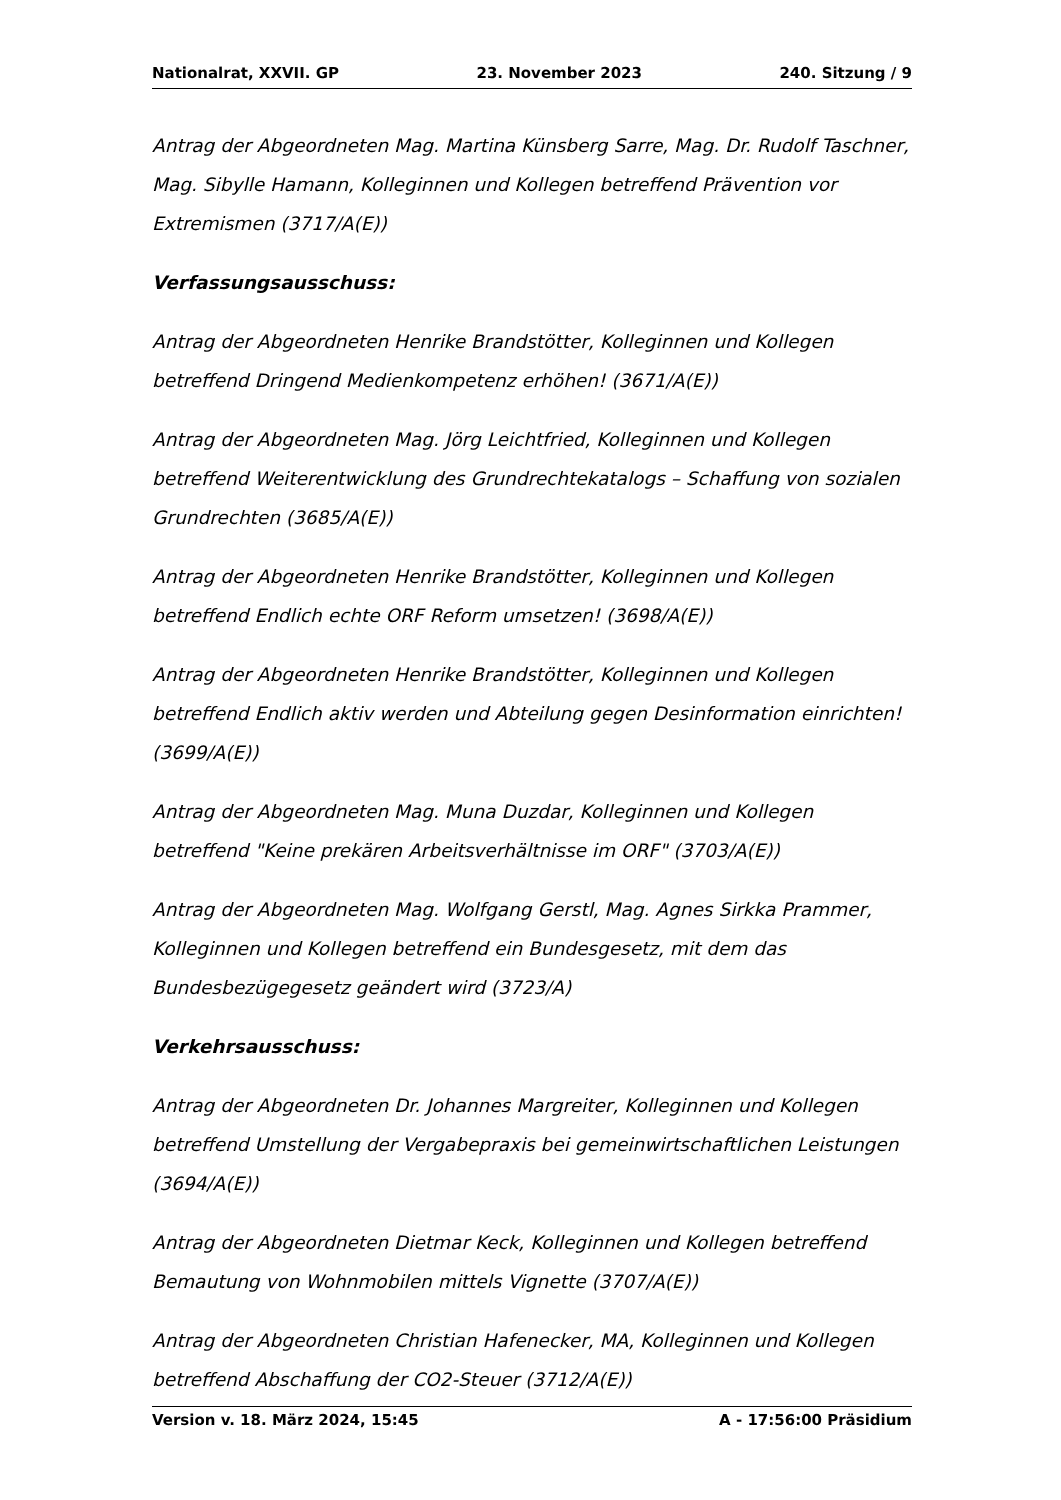Nationalrat, XXVII. GP 23. November 2023 240. Sitzung / 9
Antrag der Abgeordneten Mag. Martina Künsberg Sarre, Mag. Dr. Rudolf Taschner, Mag. Sibylle Hamann, Kolleginnen und Kollegen betreffend Prävention vor Extremismen (3717/A(E))
Verfassungsausschuss:
Antrag der Abgeordneten Henrike Brandstötter, Kolleginnen und Kollegen betreffend Dringend Medienkompetenz erhöhen! (3671/A(E))
Antrag der Abgeordneten Mag. Jörg Leichtfried, Kolleginnen und Kollegen betreffend Weiterentwicklung des Grundrechtekatalogs – Schaffung von sozialen Grundrechten (3685/A(E))
Antrag der Abgeordneten Henrike Brandstötter, Kolleginnen und Kollegen betreffend Endlich echte ORF Reform umsetzen! (3698/A(E))
Antrag der Abgeordneten Henrike Brandstötter, Kolleginnen und Kollegen betreffend Endlich aktiv werden und Abteilung gegen Desinformation einrichten! (3699/A(E))
Antrag der Abgeordneten Mag. Muna Duzdar, Kolleginnen und Kollegen betreffend "Keine prekären Arbeitsverhältnisse im ORF" (3703/A(E))
Antrag der Abgeordneten Mag. Wolfgang Gerstl, Mag. Agnes Sirkka Prammer, Kolleginnen und Kollegen betreffend ein Bundesgesetz, mit dem das Bundesbezügegesetz geändert wird (3723/A)
Verkehrsausschuss:
Antrag der Abgeordneten Dr. Johannes Margreiter, Kolleginnen und Kollegen betreffend Umstellung der Vergabepraxis bei gemeinwirtschaftlichen Leistungen (3694/A(E))
Antrag der Abgeordneten Dietmar Keck, Kolleginnen und Kollegen betreffend Bemautung von Wohnmobilen mittels Vignette (3707/A(E))
Antrag der Abgeordneten Christian Hafenecker, MA, Kolleginnen und Kollegen betreffend Abschaffung der CO2-Steuer (3712/A(E))
Version v. 18. März 2024, 15:45 A - 17:56:00 Präsidium